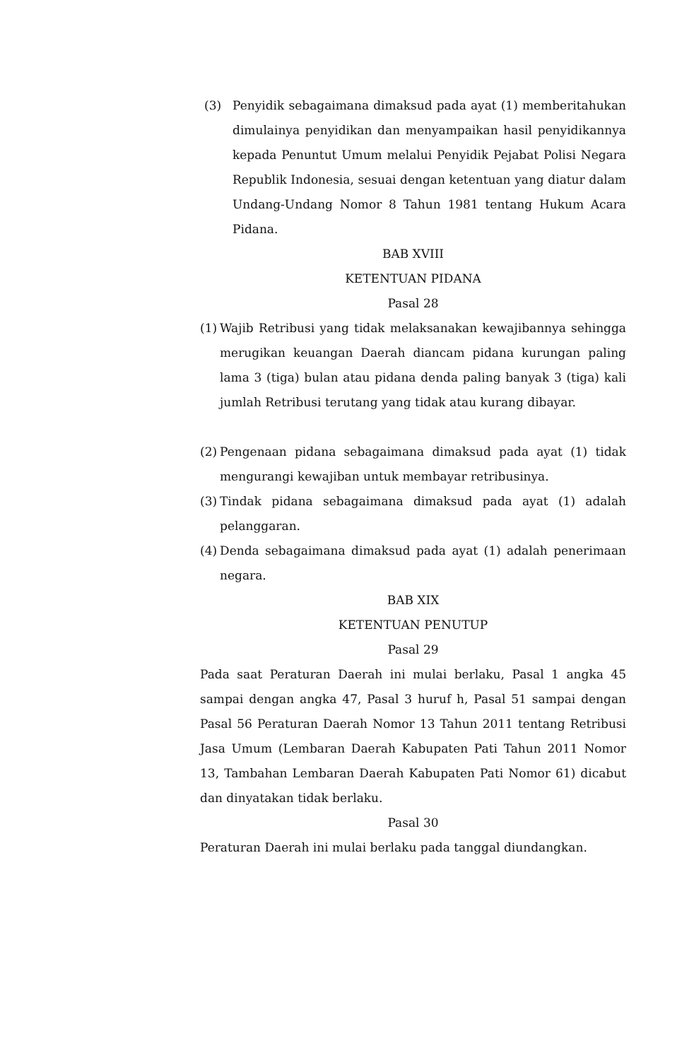(3) Penyidik sebagaimana dimaksud pada ayat (1) memberitahukan dimulainya penyidikan dan menyampaikan hasil penyidikannya kepada Penuntut Umum melalui Penyidik Pejabat Polisi Negara Republik Indonesia, sesuai dengan ketentuan yang diatur dalam Undang-Undang Nomor 8 Tahun 1981 tentang Hukum Acara Pidana.
BAB XVIII
KETENTUAN PIDANA
Pasal 28
(1) Wajib Retribusi yang tidak melaksanakan kewajibannya sehingga merugikan keuangan Daerah diancam pidana kurungan paling lama 3 (tiga) bulan atau pidana denda paling banyak 3 (tiga) kali jumlah Retribusi terutang yang tidak atau kurang dibayar.
(2) Pengenaan pidana sebagaimana dimaksud pada ayat (1) tidak mengurangi kewajiban untuk membayar retribusinya.
(3) Tindak pidana sebagaimana dimaksud pada ayat (1) adalah pelanggaran.
(4) Denda sebagaimana dimaksud pada ayat (1) adalah penerimaan negara.
BAB XIX
KETENTUAN PENUTUP
Pasal 29
Pada saat Peraturan Daerah ini mulai berlaku, Pasal 1 angka 45 sampai dengan angka 47, Pasal 3 huruf h, Pasal 51 sampai dengan Pasal 56 Peraturan Daerah Nomor 13 Tahun 2011 tentang Retribusi Jasa Umum (Lembaran Daerah Kabupaten Pati Tahun 2011 Nomor 13, Tambahan Lembaran Daerah Kabupaten Pati Nomor 61) dicabut dan dinyatakan tidak berlaku.
Pasal 30
Peraturan Daerah ini mulai berlaku pada tanggal diundangkan.